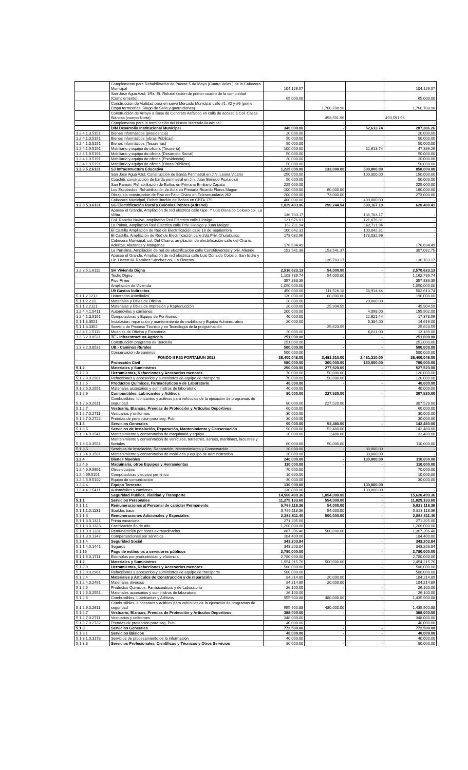| | Complemento para Rehabilitación de Puente 5 de Mayo (Cuatro Velas ) de la Cabecera Municipal | 104,126.57 | | | 104,126.57 |
| | San José Agua Azul, 1Ra. Et. Rehabilitación de primer cuadro de la comunidad (Complemento) | 65,000.00 | | | 65,000.00 |
| | Construcción de Vialidad para el nuevo Mercado Municipal calle #1, #2 y #6 (primer Etapa terracerías, Riego de Sello y guarniciones) | | 1,760,708.98 | | 1,760,708.98 |
| | Construcción de Arroyo a Base de Concreto Asfaltico en calle de acceso a Col. Casas Blancas (cuerpo Norte) | | 493,591.96 | | 493,591.96 |
| | Complemento para la terminación del Nuevo Mercado Municipal | | - | | - |
| | DIM Desarrollo Institucional Municipal | 340,000.00 | - | 52,613.74 | 287,386.26 |
| 1.2.4.1.3.5151 | Bienes informáticos (presidencia) | 20,000.00 | | | 20,000.00 |
| 1.2.4.1.3.5151 | Bienes informáticos (obras Públicas) | 50,000.00 | | | 50,000.00 |
| 1.2.4.1.3.5151 | Bienes informáticos (Tesorerías) | 50,000.00 | | | 50,000.00 |
| 1.2.4.1.9.5191 | Mobiliario y equipo de oficina (Tesorería) | 100,000.00 | | 52,613.74 | 47,386.26 |
| 1.2.4.1.9.5191 | Mobiliario y equipo de oficina (Desarrollo Social) | 50,000.00 | | | 50,000.00 |
| 1.2.4.1.9.5191 | Mobiliario y equipo de oficina (Presidencia) | 20,000.00 | | | 20,000.00 |
| 1.2.4.1.9.5191 | Mobiliario y equipo de oficina (Obras Públicas) | 50,000.00 | | | 50,000.00 |
| 1.2.3.5.2.6121 | SJ Infraestructura Educativa | 1,225,000.00 | 133,000.00 | 500,000.00 | 858,000.00 |
| | San José Agua Azul, Construcción de Barda Perimetral en J.N. Leona Vicario | 250,000.00 | | 100,000.00 | 150,000.00 |
| | Coachiti, construcción de barda perimetral en J.n. Juan Enrique Peztalozzi | 50,000.00 | | | 50,000.00 |
| | San Ramón, Rehabilitación de Baños en Primaria Emiliano Zapata | 225,000.00 | | | 225,000.00 |
| | Los Escobedos, Rehabilitación de Aula en Primaria Ricardo Flores Magón | 100,000.00 | 60,000.00 | | 160,000.00 |
| | Obrajuelo construcción de Piso en Patio Cívico en Telesecundaria 262 | 200,000.00 | 73,000.00 | | 273,000.00 |
| | Cabecera Municipal, Rehabilitación de Baños en CBTA 175 | 400,000.00 | - | 400,000.00 | - |
| 1.2.3.5.3.6131 | SG Electrificación Rural y Colonias Pobres (Adrenel) | 1,029,403.06 | 290,244.54 | 699,167.19 | 620,480.41 |
| | Apaseo el Grande, Ampliación de red eléctrica calle Gpe. Y Luis Donaldo Colosio col. La Villita. | 136,703.17 | | 136,703.17 | - |
| | Col. Rancho Nuevo, ampliación Red Eléctrica calle Hidalgo | 121,676.81 | | 121,676.81 | - |
| | La Palma, Ampliación Red Eléctrica calle Priv. Hidalgo y Juan Melgar | 162,711.94 | | 162,711.94 | - |
| | El Castillo Ampliación de Red de Electrificación calle 16 de Septiembre | 100,042.31 | | 100,042.31 | - |
| | El Castillo, Ampliación de Red de Electrificación calle 2da.Priv. Churubusco | 178,032.96 | | 178,032.96 | - |
| | Cabecera Municipal, col. Del Charro, ampliación de electrificación calle del Charro, Adelitas, Alazanas y Manganas | 176,694.49 | | | 176,694.49 |
| | La Purísima, Ampliación de red de electrificación calle Constituyentes y priv. Allende | 153,541.38 | 153,541.37 | | 307,082.75 |
| | Apaseo el Grande, Ampliación de red eléctrica calle Luis Donaldo Colosio, San Isidro y Lic. Héctor M. Ramírez Sánchez col. La Floresta | | 136,703.17 | | 136,703.17 |
| | | | - | | - |
| 1.2.3.5.1.6111 | SH Vivienda Digna | 2,516,623.13 | 54,000.00 | - | 2,570,623.13 |
| | Techo Digno | 1,108,789.74 | 54,000.00 | | 1,162,789.74 |
| | Piso Firme | 357,833.39 | | | 357,833.39 |
| | Ampliación de Vivienda | 1,050,000.00 | | | 1,050,000.00 |
| | U9 Gastos Indirectos | 450,000.00 | 111,528.18 | 58,914.44 | 502,613.74 |
| 5.1.1.2.1212 | Honorarios Asimilados | 130,000.00 | 60,000.00 | | 190,000.00 |
| 5.1.1.2.2111 | Materiales y Útiles de Oficina | 20,000.00 | | 20,000.00 | - |
| 5.1.1.2.2121 | Materiales y Útiles de Impresión y Reproducción | 20,000.00 | 25,904.59 | | 45,904.59 |
| 1.2.4.4.1.5411 | Automóviles y camiones | 200,000.00 | | 4,098.00 | 195,902.00 |
| 1.2.4.1.3.5151 | Computadoras y Equipo de Periféoneo | 40,000.00 | | 22,621.44 | 17,378.56 |
| 5.1.1.3.3521 | Instalación, reparación y mantenimiento de mobiliario y Equipo Administrativo | 20,000.00 | | 5,384.00 | 14,616.00 |
| 5.1.1.3.3352 | Servicio de Proceso Técnico y en Tecnología de la programación | | 25,623.59 | | 25,623.59 |
| 1.2.4.1.1.5111 | Muebles de Oficina y Estantería | 20,000.00 | | 6,811.00 | 13,189.00 |
| 1.3.3.2.0.8531 | TE.- Infraestructura Agrícola | 251,000.00 | - | - | 251,000.00 |
| | Construcción programa de Bordería | 251,000.00 | | | 251,000.00 |
| 1.3.3.2.0.8531 | UB.- Caminos Rurales | 500,000.00 | - | - | 500,000.00 |
| | Conservación de caminos | 500,000.00 | | | 500,000.00 |
| | FONDO II R33 FORTAMUN 2012 | 38,400,048.00 | 2,481,310.00 | 2,481,310.00 | 38,400,048.00 |
| | Protección Civil | 580,000.00 | 360,000.00 | 160,000.00 | 780,000.00 |
| 5.1.2 | Materiales y Suministros | 250,000.00 | 277,520.00 | - | 527,520.00 |
| 5.1.2.9 | Herramientas, Refacciones y Accesorios menores | 70,000.00 | 50,000.00 | - | 120,000.00 |
| 5.1.2.9.0.2961 | Refacciones y accesorios y suministros de equipo de transporte | 70,000.00 | 50,000.00 | | 120,000.00 |
| 5.1.2.5 | Productos Químicos, Farmacéuticos y de Laboratorio | 40,000.00 | - | - | 40,000.00 |
| 5.1.2.5.0.2551 | Materiales accesorios y suministros de laboratorio | 40,000.00 | | | 40,000.00 |
| 5.1.2.6 | Combustibles, Lubricantes y Aditivos | 80,000.00 | 227,520.00 | - | 307,520.00 |
| 5.1.2.6.0.2611 | Combustibles, lubricantes y aditivos para vehículos de la ejecución de programas de seguridad | 80,000.00 | 227,520.00 | | 307,520.00 |
| 5.1.2.7 | Vestuario, Blancos, Prendas de Protección y Artículos Deportivos | 60,000.00 | - | - | 60,000.00 |
| 5.1.2.7.0.2711 | Vestuarios y uniformes | 30,000.00 | | | 30,000.00 |
| 5.1.2.7.0.2722 | Prendas de protección para seg. Pub. | 30,000.00 | | | 30,000.00 |
| 5.1.3 | Servicios Generales | 90,000.00 | 52,480.00 | - | 142,480.00 |
| 5.1.3.5 | Servicios de Instalación, Reparación, Mantenimiento y Conservación | 90,000.00 | 52,480.00 | | 142,480.00 |
| 5.1.3.4.0.3541 | Mantenimiento y conservación de maquinaria y equipo | 30,000.00 | 2,480.00 | | 32,480.00 |
| 5.1.3.5.0.3551 | Mantenimiento y conservación de vehículos, terrestres, aéreos, marítimos, lacustres y fluviales | 60,000.00 | 50,000.00 | | 110,000.00 |
| 5.1.3.5 | Servicios de Instalación, Reparación, Mantenimiento y Conservación | 30,000.00 | - | 30,000.00 | - |
| 5.1.3.4.0.3501 | Mantenimiento y conservación de mobiliario y equipo de administración | 30,000.00 | | 30,000.00 | - |
| 1.2.4 | Bienes Muebles | 240,000.00 | - | 130,000.00 | 110,000.00 |
| 1.2.4.6 | Maquinaria, otros Equipos y Herramientas | 110,000.00 | - | - | 110,000.00 |
| 1.2.4.6.9.5691 | Otros equipos | 70,000.00 | | | 70,000.00 |
| 1.2.4.69.5101 | Computadoras y equipo periférico | 10,000.00 | | | 10,000.00 |
| 1.2.4.6.9.5102 | Equipo de comunicación | 30,000.00 | | | 30,000.00 |
| 1.2.4.4 | Equipo Terrestre | 130,000.00 | - | 130,000.00 | - |
| 1.2.4.4.1.5411 | Automóviles y camiones | 130,000.00 | | 130,000.00 | - |
| | Seguridad Publica, Vialidad y Transporte | 14,566,499.36 | 1,054,000.00 | - | 15,620,499.36 |
| 5.1.1 | Servicios Personales | 11,275,133.60 | 554,000.00 | - | 11,829,133.60 |
| 5.1.1.1 | Remuneraciones al Personal de carácter Permanente | 5,769,118.36 | 54,000.00 | - | 5,823,118.36 |
| 5.1.1.1.0.1131 | Sueldos base | 5,769,118.36 | 54,000.00 | | 5,823,118.36 |
| 5.1.1.3 | Remuneraciones Adicionales y Especiales | 2,382,811.40 | 500,000.00 | - | 2,882,811.40 |
| 5.1.1.3.0.1321 | Prima vacacional | 271,205.00 | | | 271,205.00 |
| 5.1.1.3.0.1323 | Gratificación fin de año | 1,200,000.00 | | | 1,200,000.00 |
| 5.1.1.3.0.1331 | Remuneración por horas extraordinarias. | 807,206.40 | 500,000.00 | | 1,307,206.40 |
| 5.1.1.3.0.1342 | Compensaciones por servicios | 104,400.00 | | | 104,400.00 |
| 5.1.1.4 | Seguridad Social | 343,203.84 | - | - | 343,203.84 |
| 5.1.1.4.0.1441 | Seguros | 343,203.84 | | | 343,203.84 |
| 5.1.16 | Pago de estímulos a servidores públicos | 2,780,000.00 | - | - | 2,780,000.00 |
| 5.1.1.6.0.1711 | Estímulos por productividad y eficiencia | 2,780,000.00 | | | 2,780,000.00 |
| 5.1.2 | Materiales y Suministros | 1,954,215.76 | 500,000.00 | - | 2,454,215.76 |
| 5.1.2.9 | Herramientas, Refacciones y Accesorios menores | 500,000.00 | - | - | 500,000.00 |
| 5.1.2.9.0.2961 | Refacciones y accesorios y suministros de equipo de transporte | 500,000.00 | | | 500,000.00 |
| 5.1.2.4 | Materiales y Artículos de Construcción y de reparación | 84,214.89 | 20,000.00 | - | 104,214.89 |
| 5.1.2.4.0.2491 | Materiales diversos | 84,214.89 | 20,000.00 | | 104,214.89 |
| 5.1.2.5 | Productos Químicos, Farmacéuticos y de Laboratorio | 26,100.00 | - | - | 26,100.00 |
| 5.1.2.5.0.2551 | Materiales accesorios y suministros de laboratorio | 26,100.00 | | | 26,100.00 |
| 5.1.2.6 | Combustibles, Lubricantes y Aditivos | 955,900.88 | 480,000.00 | - | 1,435,900.88 |
| 5.1.2.6.0.2611 | Combustibles, lubricantes y aditivos para vehículos de la ejecución de programas de seguridad | 955,900.88 | 480,000.00 | | 1,435,900.88 |
| 5.1.2.7 | Vestuario, Blancos, Prendas de Protección y Artículos Deportivos | 388,000.00 | - | - | 388,000.00 |
| 5.1.2.7.0.2711 | Vestuarios y uniformes | 348,000.00 | | | 348,000.00 |
| 5.1.2.7.0.2722 | Prendas de protección para seg. Pub. | 40,000.00 | | | 40,000.00 |
| 5.1.3 | Servicios Generales | 772,500.00 | - | - | 772,500.00 |
| 5.1.3.1 | Servicios Básicos | 40,000.00 | - | - | 40,000.00 |
| 5.1.3.1.0.3173 | Servicios de procesamiento de la información | 40,000.00 | | | 40,000.00 |
| 5.1.3.3 | Servicios Profesionales, Científicos y Técnicos y Otros Servicios | 80,000.00 | - | - | 80,000.00 |